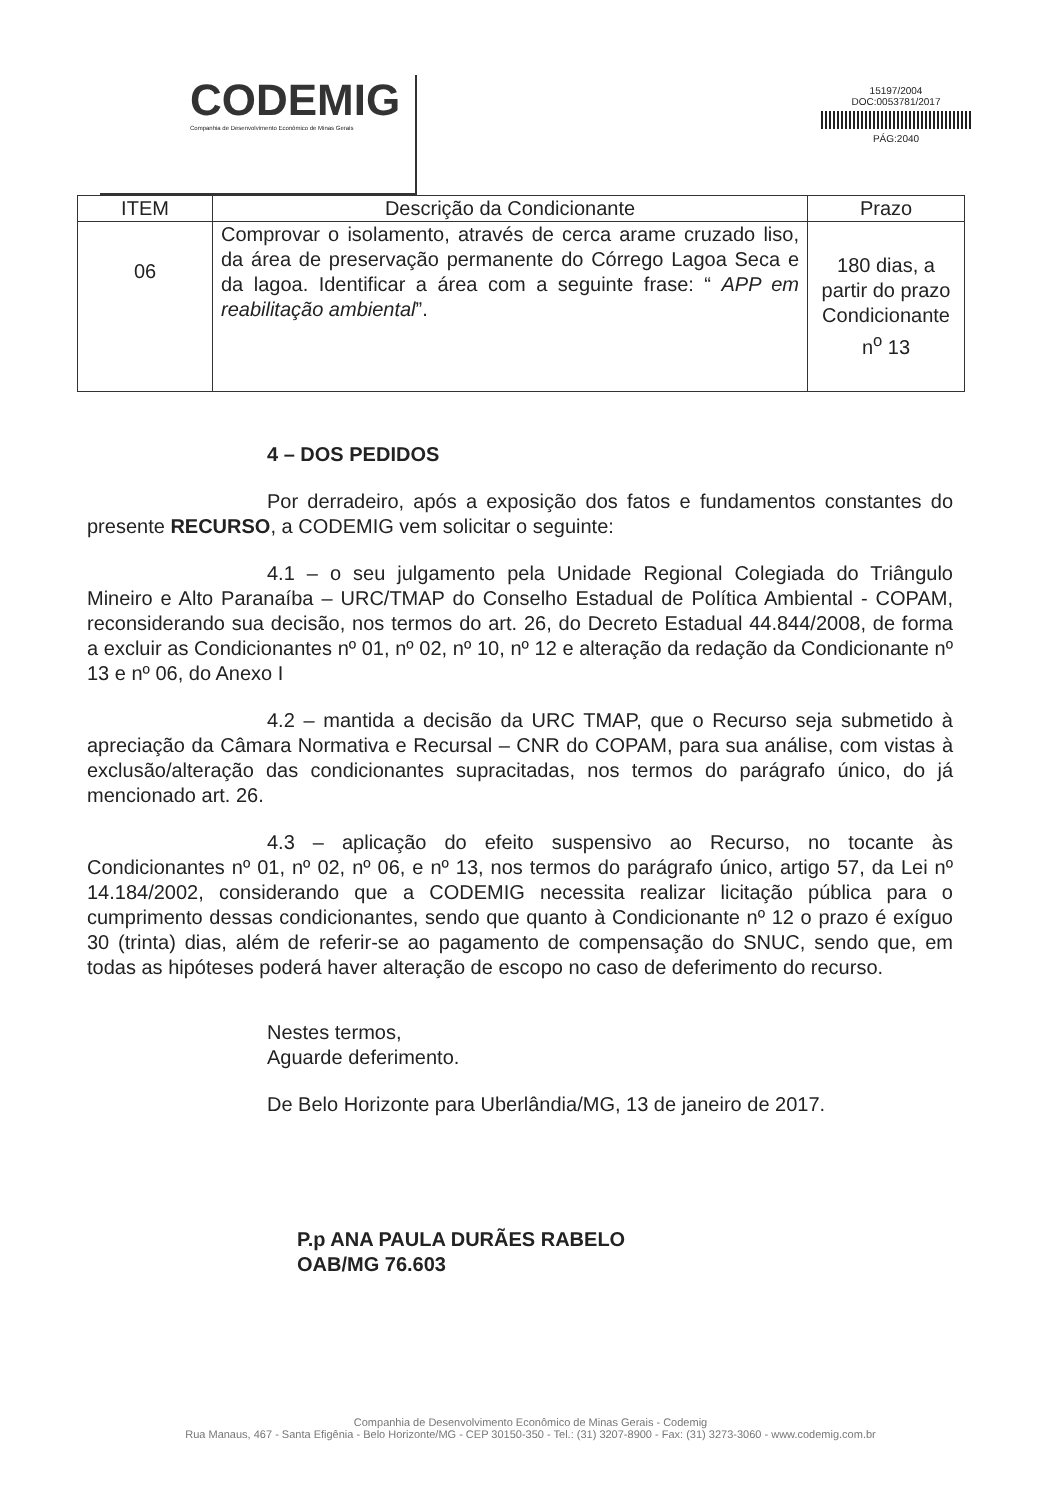CODEMIG
Companhia de Desenvolvimento Econômico de Minas Gerais
15197/2004
DOC:0053781/2017
PÁG:2040
| ITEM | Descrição da Condicionante | Prazo |
| --- | --- | --- |
| 06 | Comprovar o isolamento, através de cerca arame cruzado liso, da área de preservação permanente do Córrego Lagoa Seca e da lagoa. Identificar a área com a seguinte frase: “ APP em reabilitação ambiental ”. | 180 dias, a partir do prazo Condicionante n<sup>o</sup> 13 |
4 – DOS PEDIDOS
Por derradeiro, após a exposição dos fatos e fundamentos constantes do presente RECURSO, a CODEMIG vem solicitar o seguinte:
4.1 – o seu julgamento pela Unidade Regional Colegiada do Triângulo Mineiro e Alto Paranaíba – URC/TMAP do Conselho Estadual de Política Ambiental - COPAM, reconsiderando sua decisão, nos termos do art. 26, do Decreto Estadual 44.844/2008, de forma a excluir as Condicionantes nº 01, nº 02, nº 10, nº 12 e alteração da redação da Condicionante nº 13 e nº 06, do Anexo I
4.2 – mantida a decisão da URC TMAP, que o Recurso seja submetido à apreciação da Câmara Normativa e Recursal – CNR do COPAM, para sua análise, com vistas à exclusão/alteração das condicionantes supracitadas, nos termos do parágrafo único, do já mencionado art. 26.
4.3 – aplicação do efeito suspensivo ao Recurso, no tocante às Condicionantes nº 01, nº 02, nº 06, e nº 13, nos termos do parágrafo único, artigo 57, da Lei nº 14.184/2002, considerando que a CODEMIG necessita realizar licitação pública para o cumprimento dessas condicionantes, sendo que quanto à Condicionante nº 12 o prazo é exíguo 30 (trinta) dias, além de referir-se ao pagamento de compensação do SNUC, sendo que, em todas as hipóteses poderá haver alteração de escopo no caso de deferimento do recurso.
Nestes termos,
Aguarde deferimento.
De Belo Horizonte para Uberlândia/MG, 13 de janeiro de 2017.
P.p ANA PAULA DURÃES RABELO
OAB/MG 76.603
Companhia de Desenvolvimento Econômico de Minas Gerais - Codemig
Rua Manaus, 467 - Santa Efigênia - Belo Horizonte/MG - CEP 30150-350 - Tel.: (31) 3207-8900 - Fax: (31) 3273-3060 - www.codemig.com.br